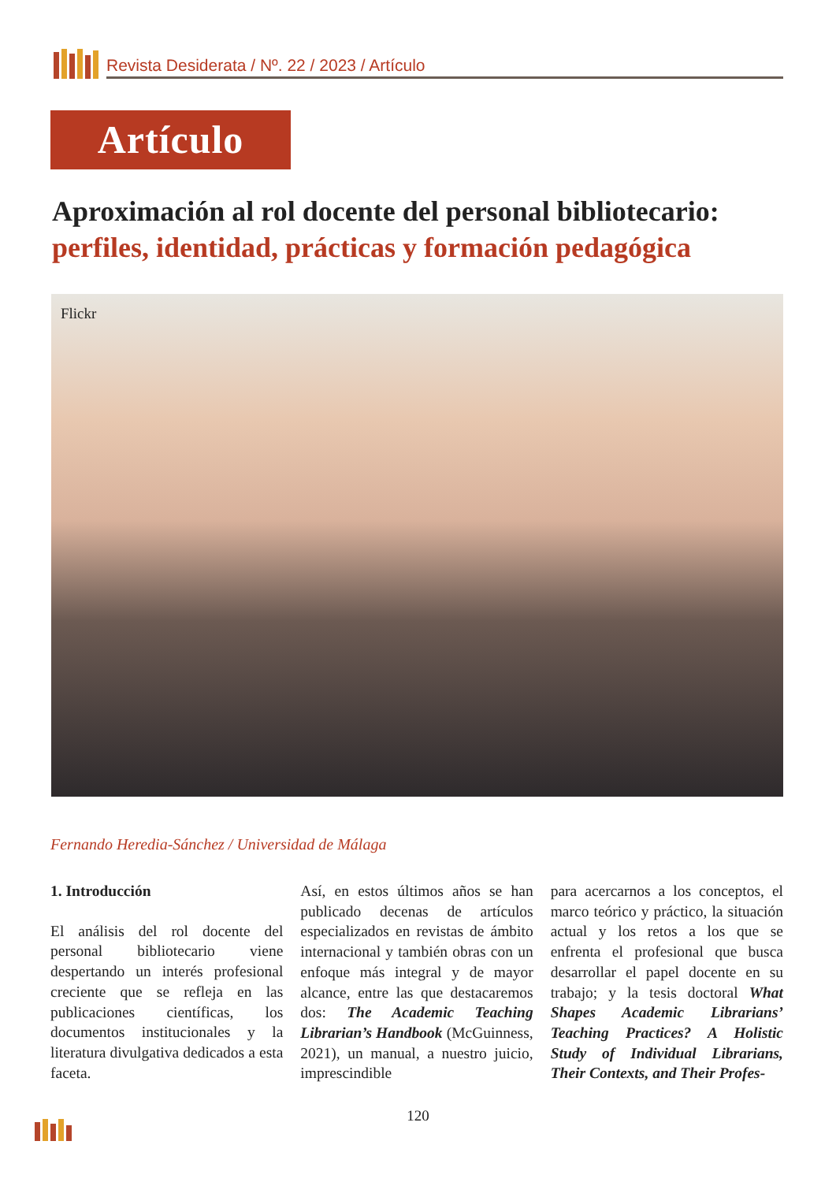Revista Desiderata / Nº. 22 / 2023 / Artículo
Artículo
Aproximación al rol docente del personal bibliotecario:
perfiles, identidad, prácticas y formación pedagógica
Flickr
Fernando Heredia-Sánchez / Universidad de Málaga
1. Introducción
El análisis del rol docente del personal bibliotecario viene despertando un interés profesional creciente que se refleja en las publicaciones científicas, los documentos institucionales y la literatura divulgativa dedicados a esta faceta.
Así, en estos últimos años se han publicado decenas de artículos especializados en revistas de ámbito internacional y también obras con un enfoque más integral y de mayor alcance, entre las que destacaremos dos: The Academic Teaching Librarian’s Handbook (McGuinness, 2021), un manual, a nuestro juicio, imprescindible
para acercarnos a los conceptos, el marco teórico y práctico, la situación actual y los retos a los que se enfrenta el profesional que busca desarrollar el papel docente en su trabajo; y la tesis doctoral What Shapes Academic Librarians’ Teaching Practices? A Holistic Study of Individual Librarians, Their Contexts, and Their Profes-
120